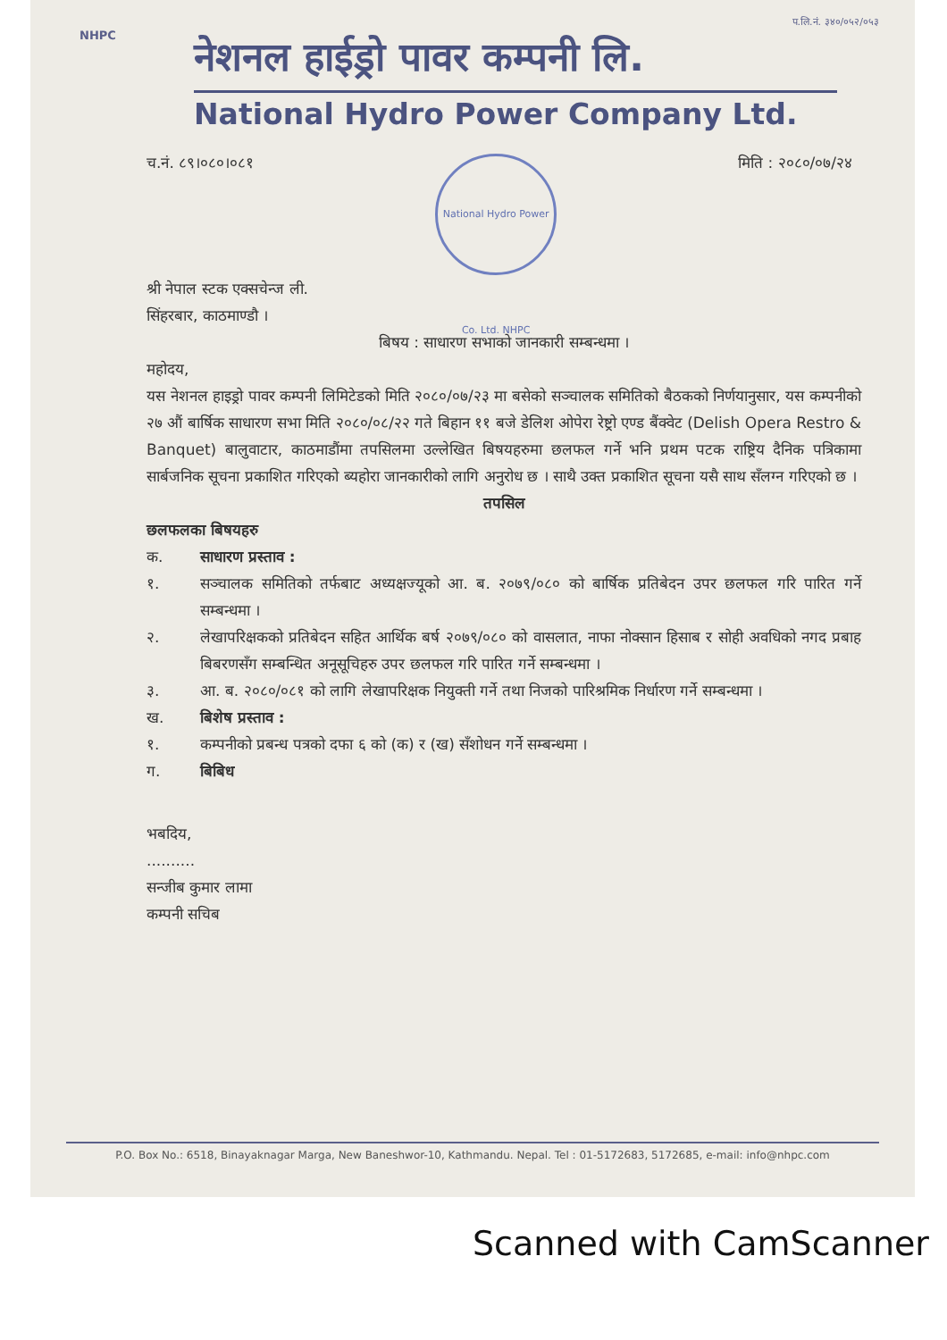प.लि.नं. ३४०/०५२/०५३
NHPC
नेशनल हाईड्रो पावर कम्पनी लि.
National Hydro Power Company Ltd.
च.नं. ८९।०८०।०८१
National Hydro Power Co. Ltd. NHPC
मिति : २०८०/०७/२४
श्री नेपाल स्टक एक्सचेन्ज ली.
सिंहरबार, काठमाण्डौ ।
बिषय : साधारण सभाको जानकारी सम्बन्धमा ।
महोदय,
यस नेशनल हाइड्रो पावर कम्पनी लिमिटेडको मिति २०८०/०७/२३ मा बसेको सञ्चालक समितिको बैठकको निर्णयानुसार, यस कम्पनीको २७ औं बार्षिक साधारण सभा मिति २०८०/०८/२२ गते बिहान ११ बजे डेलिश ओपेरा रेष्ट्रो एण्ड बैंक्वेट (Delish Opera Restro & Banquet) बालुवाटार, काठमाडौंमा तपसिलमा उल्लेखित बिषयहरुमा छलफल गर्ने भनि प्रथम पटक राष्ट्रिय दैनिक पत्रिकामा सार्बजनिक सूचना प्रकाशित गरिएको ब्यहोरा जानकारीको लागि अनुरोध छ । साथै उक्त प्रकाशित सूचना यसै साथ सँलग्न गरिएको छ ।
तपसिल
छलफलका बिषयहरु
क. साधारण प्रस्ताव :
१. सञ्चालक समितिको तर्फबाट अध्यक्षज्यूको आ. ब. २०७९/०८० को बार्षिक प्रतिबेदन उपर छलफल गरि पारित गर्ने सम्बन्धमा ।
२. लेखापरिक्षकको प्रतिबेदन सहित आर्थिक बर्ष २०७९/०८० को वासलात, नाफा नोक्सान हिसाब र सोही अवधिको नगद प्रबाह बिबरणसँग सम्बन्धित अनूसूचिहरु उपर छलफल गरि पारित गर्ने सम्बन्धमा ।
३. आ. ब. २०८०/०८१ को लागि लेखापरिक्षक नियुक्ती गर्ने तथा निजको पारिश्रमिक निर्धारण गर्ने सम्बन्धमा ।
ख. बिशेष प्रस्ताव :
१. कम्पनीको प्रबन्ध पत्रको दफा ६ को (क) र (ख) सँशोधन गर्ने सम्बन्धमा ।
ग. बिबिध
भबदिय,
..........
सन्जीब कुमार लामा
कम्पनी सचिब
P.O. Box No.: 6518, Binayaknagar Marga, New Baneshwor-10, Kathmandu. Nepal. Tel : 01-5172683, 5172685, e-mail: info@nhpc.com
Scanned with CamScanner